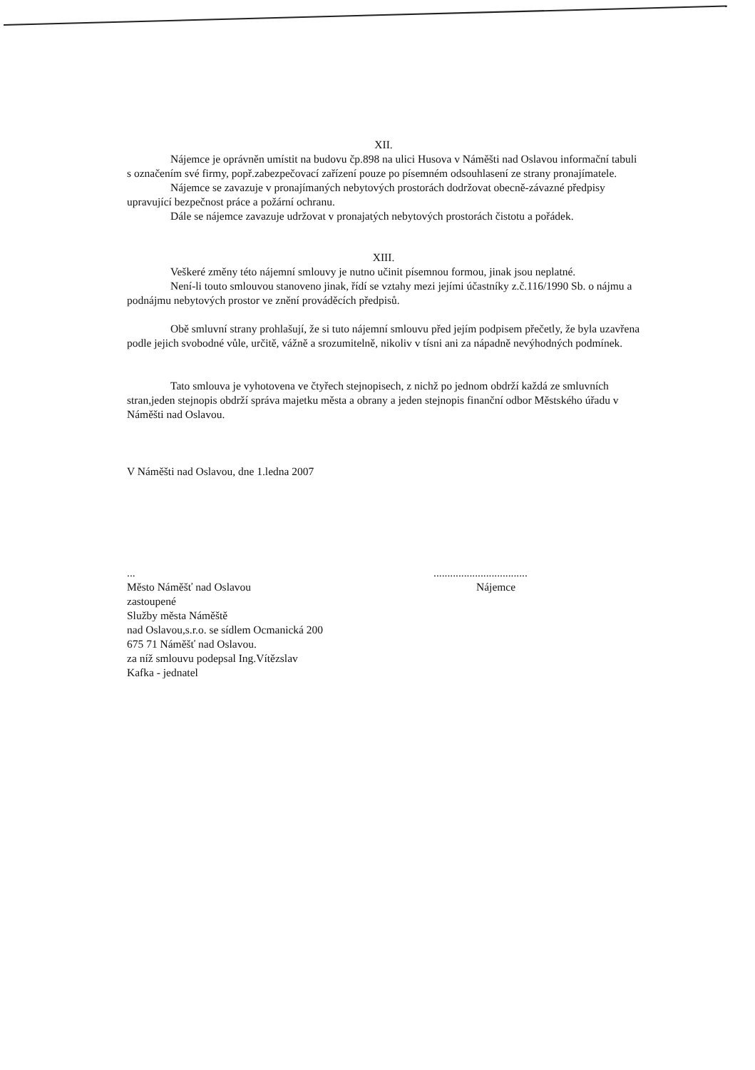XII.
Nájemce je oprávněn umístit na budovu čp.898 na ulici Husova v Náměšti nad Oslavou informační tabuli s označením své firmy, popř.zabezpečovací zařízení pouze po písemném odsouhlasení ze strany pronajímatele.
Nájemce se zavazuje v pronajímaných nebytových prostorách dodržovat obecně-závazné předpisy upravující bezpečnost práce a požární ochranu.
Dále se nájemce zavazuje udržovat v pronajatých nebytových prostorách čistotu a pořádek.
XIII.
Veškeré změny této nájemní smlouvy je nutno učinit písemnou formou, jinak jsou neplatné.
Není-li touto smlouvou stanoveno jinak, řídí se vztahy mezi jejími účastníky z.č.116/1990 Sb. o nájmu a podnájmu nebytových prostor ve znění prováděcích předpisů.
Obě smluvní strany prohlašují, že si tuto nájemní smlouvu před jejím podpisem přečetly, že byla uzavřena podle jejich svobodné vůle, určitě, vážně a srozumitelně, nikoliv v tísni ani za nápadně nevýhodných podmínek.
Tato smlouva je vyhotovena ve čtyřech stejnopisech, z nichž po jednom obdrží každá ze smluvních stran,jeden stejnopis obdrží správa majetku města a obrany a jeden stejnopis finanční odbor Městského úřadu v Náměšti nad Oslavou.
V Náměšti nad Oslavou, dne 1.ledna 2007
...
Město Náměšť nad Oslavou
zastoupené
Služby města Náměště
nad Oslavou,s.r.o. se sídlem Ocmanická 200
675 71 Náměšť nad Oslavou.
za níž smlouvu podepsal Ing.Vítězslav
Kafka - jednatel
..................................
Nájemce